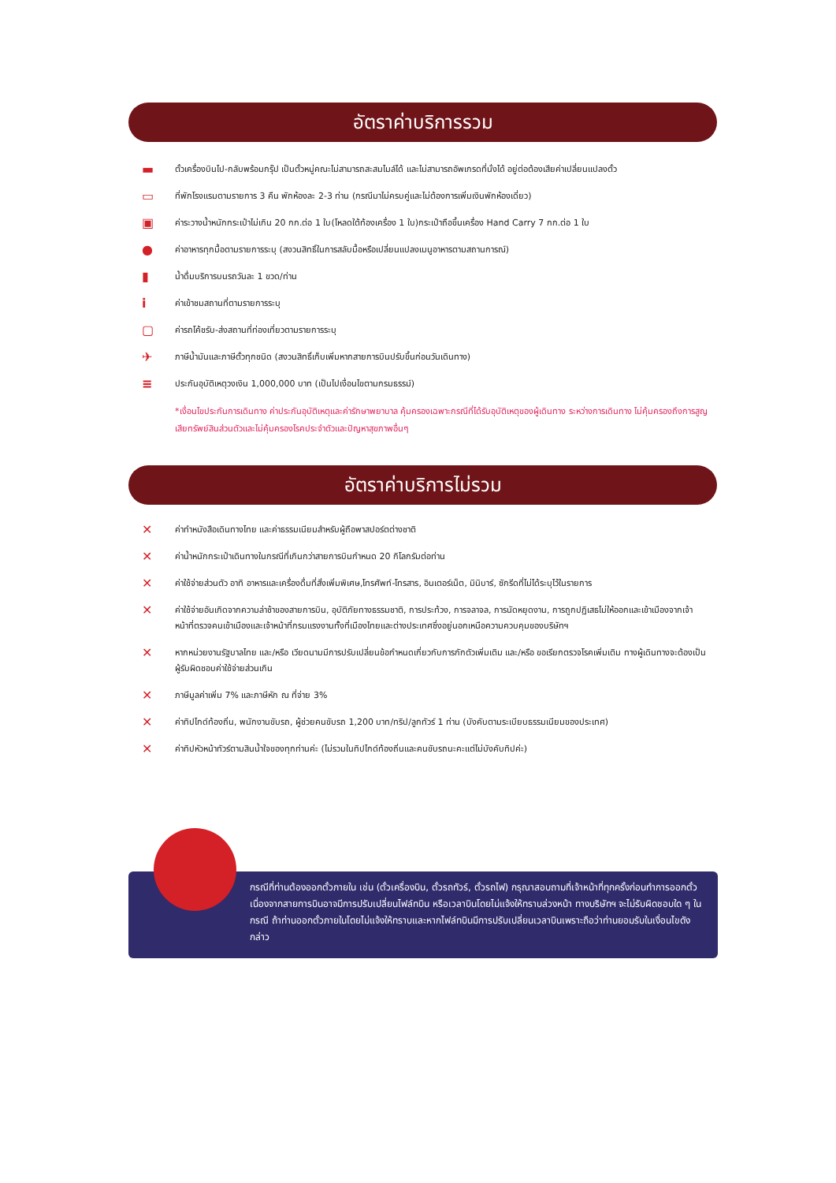อัตราค่าบริการรวม
▬ ตั๋วเครื่องบินไป-กลับพร้อมกรุ๊ป เป็นตั๋วหมู่คณะไม่สามารถสะสมไมล์ได้ และไม่สามารถอัพเกรดที่นั่งได้ อยู่ต่อต้องเสียค่าเปลี่ยนแปลงตั๋ว
▭ ที่พักโรงแรมตามรายการ 3 คืน พักห้องละ 2-3 ท่าน (กรณีมาไม่ครบคู่และไม่ต้องการเพิ่มเงินพักห้องเดี่ยว)
▣ ค่าระวางน้ำหนักกระเป๋าไม่เกิน 20 กก.ต่อ 1 ใบ(โหลดใต้ท้องเครื่อง 1 ใบ)กระเป๋าถือขึ้นเครื่อง Hand Carry 7 กก.ต่อ 1 ใบ
● ค่าอาหารทุกมื้อตามรายการระบุ (สงวนสิทธิ์ในการสลับมื้อหรือเปลี่ยนแปลงเมนูอาหารตามสถานการณ์)
▮ น้ำดื่มบริการบนรถวันละ 1 ขวด/ท่าน
iค่าเข้าชมสถานที่ตามรายการระบุ
▢ ค่ารถโค้ชรับ-ส่งสถานที่ท่องเที่ยวตามรายการระบุ
✈ ภาษีน้ำมันและภาษีตั๋วทุกชนิด (สงวนสิทธิ์เก็บเพิ่มหากสายการบินปรับขึ้นก่อนวันเดินทาง)
≡ ประกันอุบัติเหตุวงเงิน 1,000,000 บาท (เป็นไปเงื่อนไขตามกรมธรรม์)
*เงื่อนไขประกันการเดินทาง ค่าประกันอุบัติเหตุและค่ารักษาพยาบาล คุ้มครองเฉพาะกรณีที่ได้รับอุบัติเหตุของผู้เดินทาง ระหว่างการเดินทาง ไม่คุ้มครองถึงการสูญเสียทรัพย์สินส่วนตัวและไม่คุ้มครองโรคประจำตัวและปัญหาสุขภาพอื่นๆ
อัตราค่าบริการไม่รวม
✕ ค่าทำหนังสือเดินทางไทย และค่าธรรมเนียมสำหรับผู้ถือพาสปอร์ตต่างชาติ
✕ ค่าน้ำหนักกระเป๋าเดินทางในกรณีที่เกินกว่าสายการบินกำหนด 20 กิโลกรัมต่อท่าน
✕ ค่าใช้จ่ายส่วนตัว อาทิ อาหารและเครื่องดื่มที่สั่งเพิ่มพิเศษ,โทรศัพท์-โทรสาร, อินเตอร์เน็ต, มินิบาร์, ซักรีดที่ไม่ได้ระบุไว้ในรายการ
✕ ค่าใช้จ่ายอันเกิดจากความล่าช้าของสายการบิน, อุบัติภัยทางธรรมชาติ, การประท้วง, การจลาจล, การนัดหยุดงาน, การถูกปฏิเสธไม่ให้ออกและเข้าเมืองจากเจ้าหน้าที่ตรวจคนเข้าเมืองและเจ้าหน้าที่กรมแรงงานทั้งที่เมืองไทยและต่างประเทศซึ่งอยู่นอกเหนือความควบคุมของบริษัทฯ
✕ หากหน่วยงานรัฐบาลไทย และ/หรือ เวียดนามมีการปรับเปลี่ยนข้อกำหนดเกี่ยวกับการกักตัวเพิ่มเติม และ/หรือ ขอเรียกตรวจโรคเพิ่มเติม ทางผู้เดินทางจะต้องเป็นผู้รับผิดชอบค่าใช้จ่ายส่วนเกิน
✕ ภาษีมูลค่าเพิ่ม 7% และภาษีหัก ณ ที่จ่าย 3%
✕ ค่าทิปไกด์ท้องถิ่น, พนักงานขับรถ, ผู้ช่วยคนขับรถ 1,200 บาท/ทริป/ลูกทัวร์ 1 ท่าน (บังคับตามระเบียบธรรมเนียมของประเทศ)
✕ ค่าทิปหัวหน้าทัวร์ตามสินน้ำใจของทุกท่านค่ะ (ไม่รวมในทิปไกด์ท้องถิ่นและคนขับรถนะคะแต่ไม่บังคับทิปค่ะ)
กรณีที่ท่านต้องออกตั๋วภายใน เช่น (ตั๋วเครื่องบิน, ตั๋วรถทัวร์, ตั๋วรถไฟ) กรุณาสอบถามที่เจ้าหน้าที่ทุกครั้งก่อนทำการออกตั๋ว เนื่องจากสายการบินอาจมีการปรับเปลี่ยนไฟล์ทบิน หรือเวลาบินโดยไม่แจ้งให้ทราบล่วงหน้า ทางบริษัทฯ จะไม่รับผิดชอบใด ๆ ในกรณี ถ้าท่านออกตั๋วภายในโดยไม่แจ้งให้ทราบและหากไฟล์ทบินมีการปรับเปลี่ยนเวลาบินเพราะถือว่าท่านยอมรับในเงื่อนไขดังกล่าว